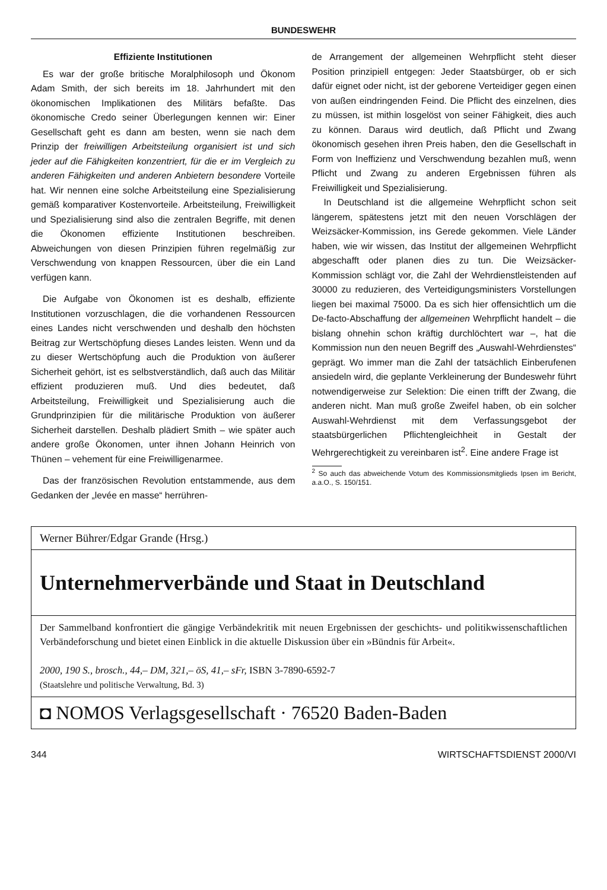BUNDESWEHR
Effiziente Institutionen
Es war der große britische Moralphilosoph und Ökonom Adam Smith, der sich bereits im 18. Jahrhundert mit den ökonomischen Implikationen des Militärs befaßte. Das ökonomische Credo seiner Überlegungen kennen wir: Einer Gesellschaft geht es dann am besten, wenn sie nach dem Prinzip der freiwilligen Arbeitsteilung organisiert ist und sich jeder auf die Fähigkeiten konzentriert, für die er im Vergleich zu anderen Fähigkeiten und anderen Anbietern besondere Vorteile hat. Wir nennen eine solche Arbeitsteilung eine Spezialisierung gemäß komparativer Kostenvorteile. Arbeitsteilung, Freiwilligkeit und Spezialisierung sind also die zentralen Begriffe, mit denen die Ökonomen effiziente Institutionen beschreiben. Abweichungen von diesen Prinzipien führen regelmäßig zur Verschwendung von knappen Ressourcen, über die ein Land verfügen kann.
Die Aufgabe von Ökonomen ist es deshalb, effiziente Institutionen vorzuschlagen, die die vorhandenen Ressourcen eines Landes nicht verschwenden und deshalb den höchsten Beitrag zur Wertschöpfung dieses Landes leisten. Wenn und da zu dieser Wertschöpfung auch die Produktion von äußerer Sicherheit gehört, ist es selbstverständlich, daß auch das Militär effizient produzieren muß. Und dies bedeutet, daß Arbeitsteilung, Freiwilligkeit und Spezialisierung auch die Grundprinzipien für die militärische Produktion von äußerer Sicherheit darstellen. Deshalb plädiert Smith – wie später auch andere große Ökonomen, unter ihnen Johann Heinrich von Thünen – vehement für eine Freiwilligenarmee.
Das der französischen Revolution entstammende, aus dem Gedanken der „levée en masse“ herrühren-
de Arrangement der allgemeinen Wehrpflicht steht dieser Position prinzipiell entgegen: Jeder Staatsbürger, ob er sich dafür eignet oder nicht, ist der geborene Verteidiger gegen einen von außen eindringenden Feind. Die Pflicht des einzelnen, dies zu müssen, ist mithin losgelöst von seiner Fähigkeit, dies auch zu können. Daraus wird deutlich, daß Pflicht und Zwang ökonomisch gesehen ihren Preis haben, den die Gesellschaft in Form von Ineffizienz und Verschwendung bezahlen muß, wenn Pflicht und Zwang zu anderen Ergebnissen führen als Freiwilligkeit und Spezialisierung.
In Deutschland ist die allgemeine Wehrpflicht schon seit längerem, spätestens jetzt mit den neuen Vorschlägen der Weizsäcker-Kommission, ins Gerede gekommen. Viele Länder haben, wie wir wissen, das Institut der allgemeinen Wehrpflicht abgeschafft oder planen dies zu tun. Die Weizsäcker-Kommission schlägt vor, die Zahl der Wehrdienstleistenden auf 30000 zu reduzieren, des Verteidigungsministers Vorstellungen liegen bei maximal 75000. Da es sich hier offensichtlich um die De-facto-Abschaffung der allgemeinen Wehrpflicht handelt – die bislang ohnehin schon kräftig durchlöchtert war –, hat die Kommission nun den neuen Begriff des „Auswahl-Wehrdienstes“ geprägt. Wo immer man die Zahl der tatsächlich Einberufenen ansiedeln wird, die geplante Verkleinerung der Bundeswehr führt notwendigerweise zur Selektion: Die einen trifft der Zwang, die anderen nicht. Man muß große Zweifel haben, ob ein solcher Auswahl-Wehrdienst mit dem Verfassungsgebot der staatsbürgerlichen Pflichtengleichheit in Gestalt der Wehrgerechtigkeit zu vereinbaren ist<sup>2</sup>. Eine andere Frage ist
<sup>2</sup> So auch das abweichende Votum des Kommissionsmitglieds Ipsen im Bericht, a.a.O., S. 150/151.
Werner Bührer/Edgar Grande (Hrsg.)
Unternehmerverbände und Staat in Deutschland
Der Sammelband konfrontiert die gängige Verbändekritik mit neuen Ergebnissen der geschichts- und politikwissenschaftlichen Verbändeforschung und bietet einen Einblick in die aktuelle Diskussion über ein »Bündnis für Arbeit«.
2000, 190 S., brosch., 44,– DM, 321,– öS, 41,– sFr, ISBN 3-7890-6592-7
(Staatslehre und politische Verwaltung, Bd. 3)
◘ NOMOS Verlagsgesellschaft · 76520 Baden-Baden
344 WIRTSCHAFTSDIENST 2000/VI